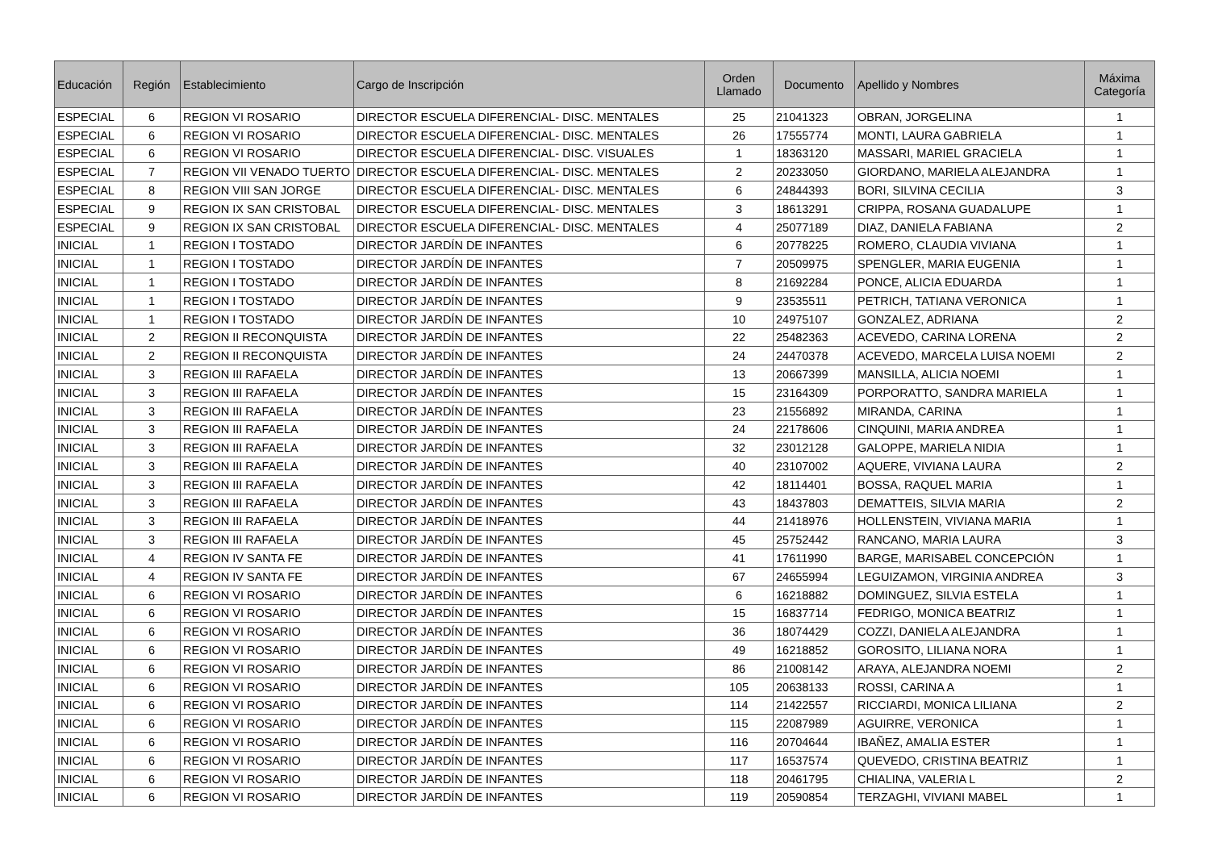| Educación | Región | Establecimiento | Cargo de Inscripción | Orden Llamado | Documento | Apellido y Nombres | Máxima Categoría |
| --- | --- | --- | --- | --- | --- | --- | --- |
| ESPECIAL | 6 | REGION VI ROSARIO | DIRECTOR ESCUELA DIFERENCIAL- DISC. MENTALES | 25 | 21041323 | OBRAN, JORGELINA | 1 |
| ESPECIAL | 6 | REGION VI ROSARIO | DIRECTOR ESCUELA DIFERENCIAL- DISC. MENTALES | 26 | 17555774 | MONTI, LAURA GABRIELA | 1 |
| ESPECIAL | 6 | REGION VI ROSARIO | DIRECTOR ESCUELA DIFERENCIAL- DISC. VISUALES | 1 | 18363120 | MASSARI, MARIEL GRACIELA | 1 |
| ESPECIAL | 7 | REGION VII VENADO TUERTO | DIRECTOR ESCUELA DIFERENCIAL- DISC. MENTALES | 2 | 20233050 | GIORDANO, MARIELA ALEJANDRA | 1 |
| ESPECIAL | 8 | REGION VIII SAN JORGE | DIRECTOR ESCUELA DIFERENCIAL- DISC. MENTALES | 6 | 24844393 | BORI, SILVINA CECILIA | 3 |
| ESPECIAL | 9 | REGION IX SAN CRISTOBAL | DIRECTOR ESCUELA DIFERENCIAL- DISC. MENTALES | 3 | 18613291 | CRIPPA, ROSANA GUADALUPE | 1 |
| ESPECIAL | 9 | REGION IX SAN CRISTOBAL | DIRECTOR ESCUELA DIFERENCIAL- DISC. MENTALES | 4 | 25077189 | DIAZ, DANIELA FABIANA | 2 |
| INICIAL | 1 | REGION I TOSTADO | DIRECTOR JARDÍN DE INFANTES | 6 | 20778225 | ROMERO, CLAUDIA VIVIANA | 1 |
| INICIAL | 1 | REGION I TOSTADO | DIRECTOR JARDÍN DE INFANTES | 7 | 20509975 | SPENGLER, MARIA EUGENIA | 1 |
| INICIAL | 1 | REGION I TOSTADO | DIRECTOR JARDÍN DE INFANTES | 8 | 21692284 | PONCE, ALICIA EDUARDA | 1 |
| INICIAL | 1 | REGION I TOSTADO | DIRECTOR JARDÍN DE INFANTES | 9 | 23535511 | PETRICH, TATIANA VERONICA | 1 |
| INICIAL | 1 | REGION I TOSTADO | DIRECTOR JARDÍN DE INFANTES | 10 | 24975107 | GONZALEZ, ADRIANA | 2 |
| INICIAL | 2 | REGION II RECONQUISTA | DIRECTOR JARDÍN DE INFANTES | 22 | 25482363 | ACEVEDO, CARINA LORENA | 2 |
| INICIAL | 2 | REGION II RECONQUISTA | DIRECTOR JARDÍN DE INFANTES | 24 | 24470378 | ACEVEDO, MARCELA LUISA NOEMI | 2 |
| INICIAL | 3 | REGION III RAFAELA | DIRECTOR JARDÍN DE INFANTES | 13 | 20667399 | MANSILLA, ALICIA NOEMI | 1 |
| INICIAL | 3 | REGION III RAFAELA | DIRECTOR JARDÍN DE INFANTES | 15 | 23164309 | PORPORATTO, SANDRA MARIELA | 1 |
| INICIAL | 3 | REGION III RAFAELA | DIRECTOR JARDÍN DE INFANTES | 23 | 21556892 | MIRANDA, CARINA | 1 |
| INICIAL | 3 | REGION III RAFAELA | DIRECTOR JARDÍN DE INFANTES | 24 | 22178606 | CINQUINI, MARIA ANDREA | 1 |
| INICIAL | 3 | REGION III RAFAELA | DIRECTOR JARDÍN DE INFANTES | 32 | 23012128 | GALOPPE, MARIELA NIDIA | 1 |
| INICIAL | 3 | REGION III RAFAELA | DIRECTOR JARDÍN DE INFANTES | 40 | 23107002 | AQUERE, VIVIANA LAURA | 2 |
| INICIAL | 3 | REGION III RAFAELA | DIRECTOR JARDÍN DE INFANTES | 42 | 18114401 | BOSSA, RAQUEL MARIA | 1 |
| INICIAL | 3 | REGION III RAFAELA | DIRECTOR JARDÍN DE INFANTES | 43 | 18437803 | DEMATTEIS, SILVIA MARIA | 2 |
| INICIAL | 3 | REGION III RAFAELA | DIRECTOR JARDÍN DE INFANTES | 44 | 21418976 | HOLLENSTEIN, VIVIANA MARIA | 1 |
| INICIAL | 3 | REGION III RAFAELA | DIRECTOR JARDÍN DE INFANTES | 45 | 25752442 | RANCANO, MARIA LAURA | 3 |
| INICIAL | 4 | REGION IV SANTA FE | DIRECTOR JARDÍN DE INFANTES | 41 | 17611990 | BARGE, MARISABEL CONCEPCIÓN | 1 |
| INICIAL | 4 | REGION IV SANTA FE | DIRECTOR JARDÍN DE INFANTES | 67 | 24655994 | LEGUIZAMON, VIRGINIA ANDREA | 3 |
| INICIAL | 6 | REGION VI ROSARIO | DIRECTOR JARDÍN DE INFANTES | 6 | 16218882 | DOMINGUEZ, SILVIA ESTELA | 1 |
| INICIAL | 6 | REGION VI ROSARIO | DIRECTOR JARDÍN DE INFANTES | 15 | 16837714 | FEDRIGO, MONICA BEATRIZ | 1 |
| INICIAL | 6 | REGION VI ROSARIO | DIRECTOR JARDÍN DE INFANTES | 36 | 18074429 | COZZI, DANIELA ALEJANDRA | 1 |
| INICIAL | 6 | REGION VI ROSARIO | DIRECTOR JARDÍN DE INFANTES | 49 | 16218852 | GOROSITO, LILIANA NORA | 1 |
| INICIAL | 6 | REGION VI ROSARIO | DIRECTOR JARDÍN DE INFANTES | 86 | 21008142 | ARAYA, ALEJANDRA NOEMI | 2 |
| INICIAL | 6 | REGION VI ROSARIO | DIRECTOR JARDÍN DE INFANTES | 105 | 20638133 | ROSSI, CARINA A | 1 |
| INICIAL | 6 | REGION VI ROSARIO | DIRECTOR JARDÍN DE INFANTES | 114 | 21422557 | RICCIARDI, MONICA LILIANA | 2 |
| INICIAL | 6 | REGION VI ROSARIO | DIRECTOR JARDÍN DE INFANTES | 115 | 22087989 | AGUIRRE, VERONICA | 1 |
| INICIAL | 6 | REGION VI ROSARIO | DIRECTOR JARDÍN DE INFANTES | 116 | 20704644 | IBAÑEZ, AMALIA ESTER | 1 |
| INICIAL | 6 | REGION VI ROSARIO | DIRECTOR JARDÍN DE INFANTES | 117 | 16537574 | QUEVEDO, CRISTINA BEATRIZ | 1 |
| INICIAL | 6 | REGION VI ROSARIO | DIRECTOR JARDÍN DE INFANTES | 118 | 20461795 | CHIALINA, VALERIA L | 2 |
| INICIAL | 6 | REGION VI ROSARIO | DIRECTOR JARDÍN DE INFANTES | 119 | 20590854 | TERZAGHI, VIVIANI MABEL | 1 |